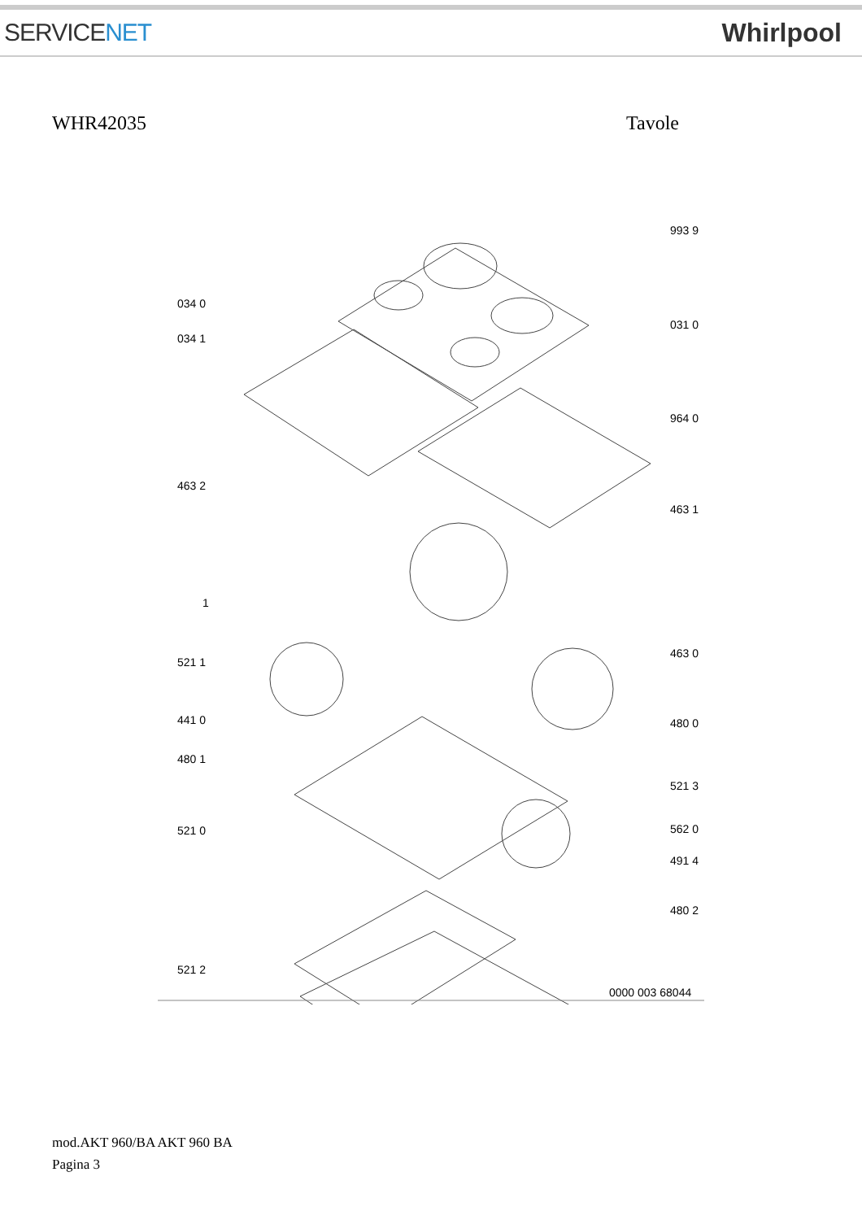SERVICENET Whirlpool
WHR42035 Tavole
993 9
034 0
034 1
031 0
964 0
463 2
463 1
1
521 1
463 0
441 0 480 0
480 1
521 3
521 0 562 0
491 4
480 2
521 2
0000 003 68044
mod.AKT 960/BA AKT 960 BA
Pagina 3